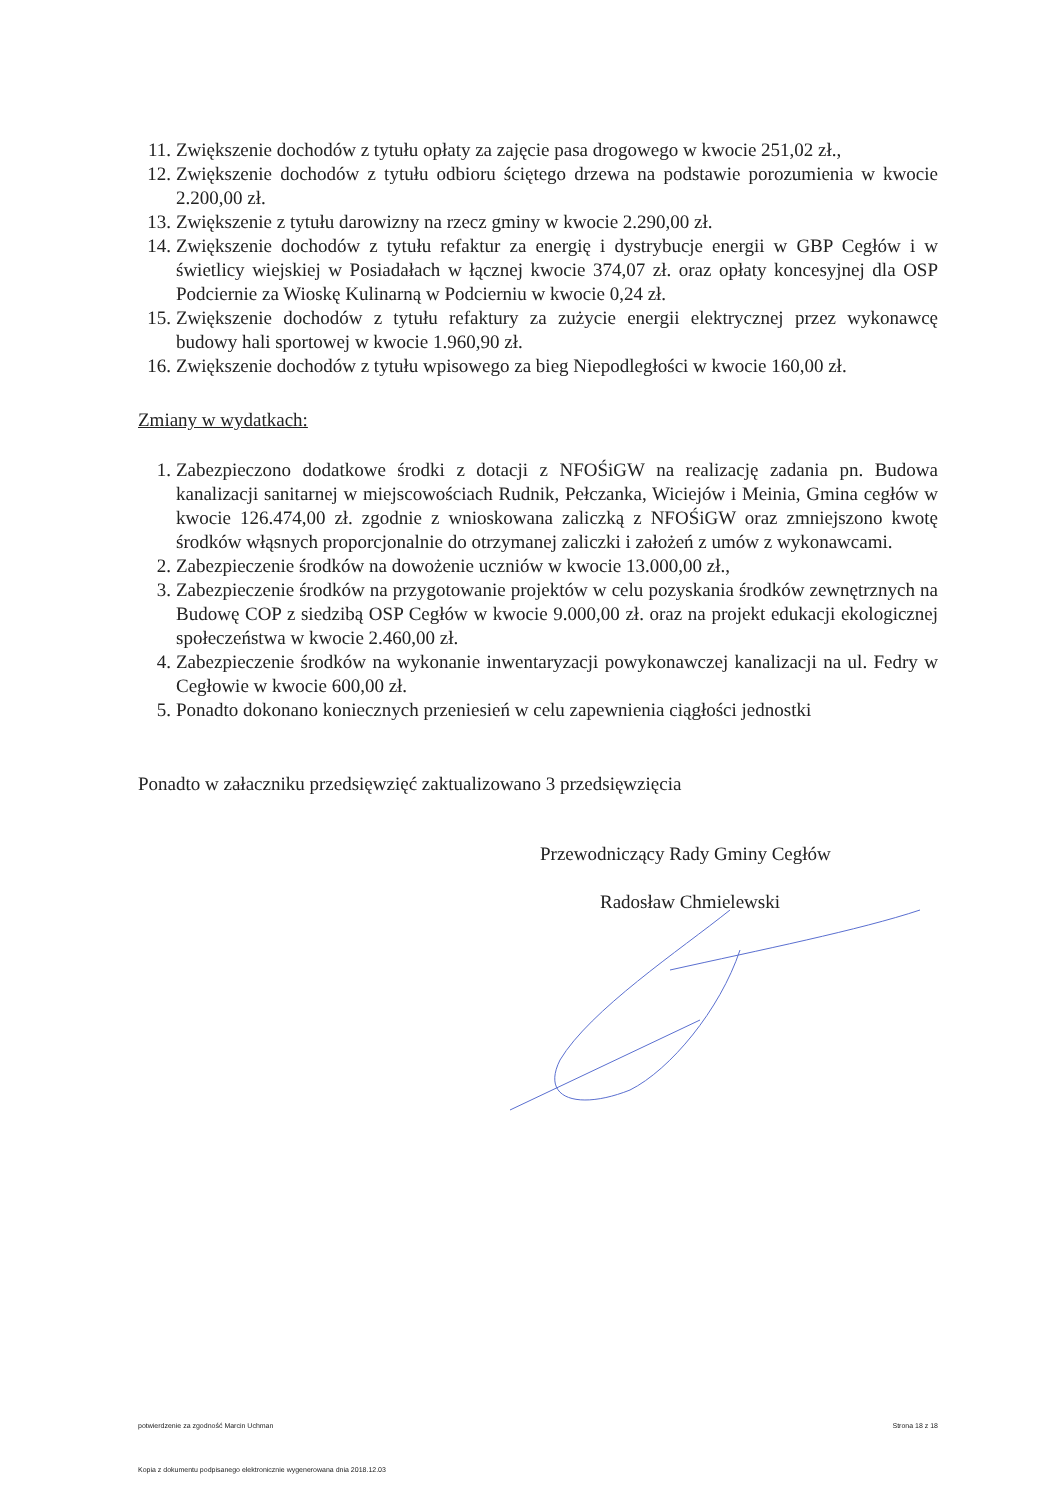11. Zwiększenie dochodów z tytułu opłaty za zajęcie pasa drogowego w kwocie 251,02 zł.,
12. Zwiększenie dochodów z tytułu odbioru ściętego drzewa na podstawie porozumienia w kwocie 2.200,00 zł.
13. Zwiększenie z tytułu darowizny na rzecz gminy w kwocie 2.290,00 zł.
14. Zwiększenie dochodów z tytułu refaktur za energię i dystrybucje energii w GBP Cegłów i w świetlicy wiejskiej w Posiadałach w łącznej kwocie 374,07 zł. oraz opłaty koncesyjnej dla OSP Podciernie za Wioskę Kulinarną w Podcierniu w kwocie 0,24 zł.
15. Zwiększenie dochodów z tytułu refaktury za zużycie energii elektrycznej przez wykonawcę budowy hali sportowej w kwocie 1.960,90 zł.
16. Zwiększenie dochodów z tytułu wpisowego za bieg Niepodległości w kwocie 160,00 zł.
Zmiany w wydatkach:
1. Zabezpieczono dodatkowe środki z dotacji z NFOŚiGW na realizację zadania pn. Budowa kanalizacji sanitarnej w miejscowościach Rudnik, Pełczanka, Wiciejów i Meinia, Gmina cegłów w kwocie 126.474,00 zł. zgodnie z wnioskowana zaliczką z NFOŚiGW oraz zmniejszono kwotę środków włąsnych proporcjonalnie do otrzymanej zaliczki i założeń z umów z wykonawcami.
2. Zabezpieczenie środków na dowożenie uczniów w kwocie 13.000,00 zł.,
3. Zabezpieczenie środków na przygotowanie projektów w celu pozyskania środków zewnętrznych na Budowę COP z siedzibą OSP Cegłów w kwocie 9.000,00 zł. oraz na projekt edukacji ekologicznej społeczeństwa w kwocie 2.460,00 zł.
4. Zabezpieczenie środków na wykonanie inwentaryzacji powykonawczej kanalizacji na ul. Fedry w Cegłowie w kwocie 600,00 zł.
5. Ponadto dokonano koniecznych przeniesień w celu zapewnienia ciągłości jednostki
Ponadto w załaczniku przedsięwzięć zaktualizowano 3 przedsięwzięcia
Przewodniczący Rady Gminy Cegłów
Radosław Chmielewski
potwierdzenie za zgodność Marcin Uchman Strona 18 z 18
Kopia z dokumentu podpisanego elektronicznie wygenerowana dnia 2018.12.03